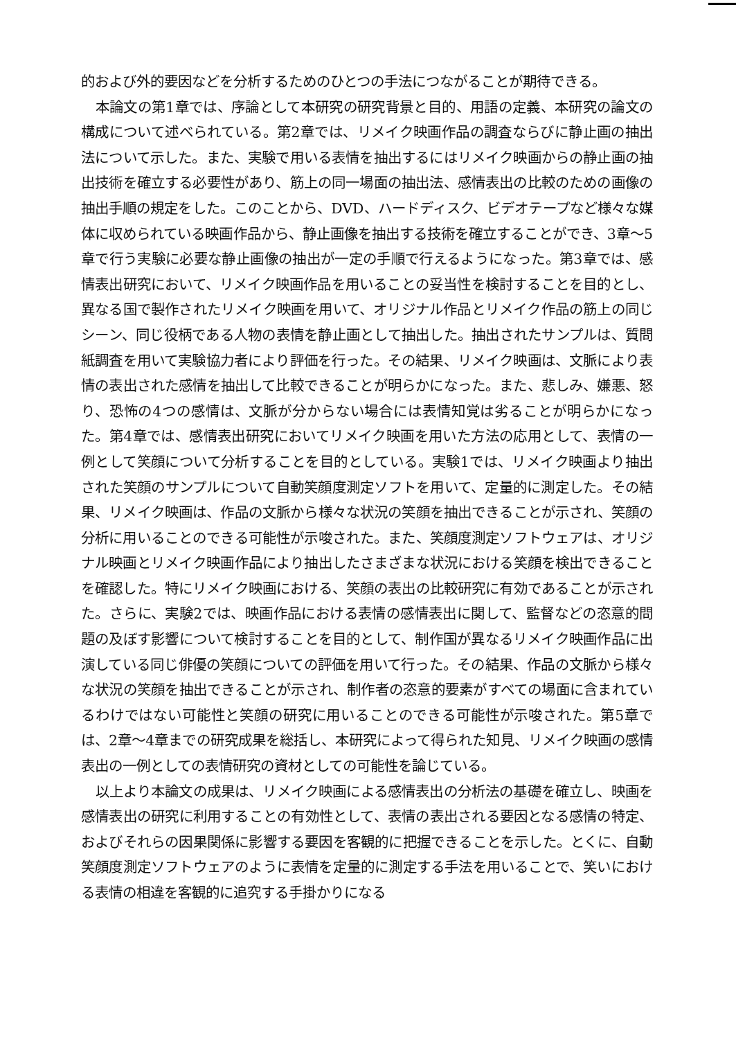的および外的要因などを分析するためのひとつの手法につながることが期待できる。
本論文の第1章では、序論として本研究の研究背景と目的、用語の定義、本研究の論文の構成について述べられている。第2章では、リメイク映画作品の調査ならびに静止画の抽出法について示した。また、実験で用いる表情を抽出するにはリメイク映画からの静止画の抽出技術を確立する必要性があり、筋上の同一場面の抽出法、感情表出の比較のための画像の抽出手順の規定をした。このことから、DVD、ハードディスク、ビデオテープなど様々な媒体に収められている映画作品から、静止画像を抽出する技術を確立することができ、3章～5章で行う実験に必要な静止画像の抽出が一定の手順で行えるようになった。第3章では、感情表出研究において、リメイク映画作品を用いることの妥当性を検討することを目的とし、異なる国で製作されたリメイク映画を用いて、オリジナル作品とリメイク作品の筋上の同じシーン、同じ役柄である人物の表情を静止画として抽出した。抽出されたサンプルは、質問紙調査を用いて実験協力者により評価を行った。その結果、リメイク映画は、文脈により表情の表出された感情を抽出して比較できることが明らかになった。また、悲しみ、嫌悪、怒り、恐怖の4つの感情は、文脈が分からない場合には表情知覚は劣ることが明らかになった。第4章では、感情表出研究においてリメイク映画を用いた方法の応用として、表情の一例として笑顔について分析することを目的としている。実験1では、リメイク映画より抽出された笑顔のサンプルについて自動笑顔度測定ソフトを用いて、定量的に測定した。その結果、リメイク映画は、作品の文脈から様々な状況の笑顔を抽出できることが示され、笑顔の分析に用いることのできる可能性が示唆された。また、笑顔度測定ソフトウェアは、オリジナル映画とリメイク映画作品により抽出したさまざまな状況における笑顔を検出できることを確認した。特にリメイク映画における、笑顔の表出の比較研究に有効であることが示された。さらに、実験2では、映画作品における表情の感情表出に関して、監督などの恣意的問題の及ぼす影響について検討することを目的として、制作国が異なるリメイク映画作品に出演している同じ俳優の笑顔についての評価を用いて行った。その結果、作品の文脈から様々な状況の笑顔を抽出できることが示され、制作者の恣意的要素がすべての場面に含まれているわけではない可能性と笑顔の研究に用いることのできる可能性が示唆された。第5章では、2章～4章までの研究成果を総括し、本研究によって得られた知見、リメイク映画の感情表出の一例としての表情研究の資材としての可能性を論じている。
以上より本論文の成果は、リメイク映画による感情表出の分析法の基礎を確立し、映画を感情表出の研究に利用することの有効性として、表情の表出される要因となる感情の特定、およびそれらの因果関係に影響する要因を客観的に把握できることを示した。とくに、自動笑顔度測定ソフトウェアのように表情を定量的に測定する手法を用いることで、笑いにおける表情の相違を客観的に追究する手掛かりになる